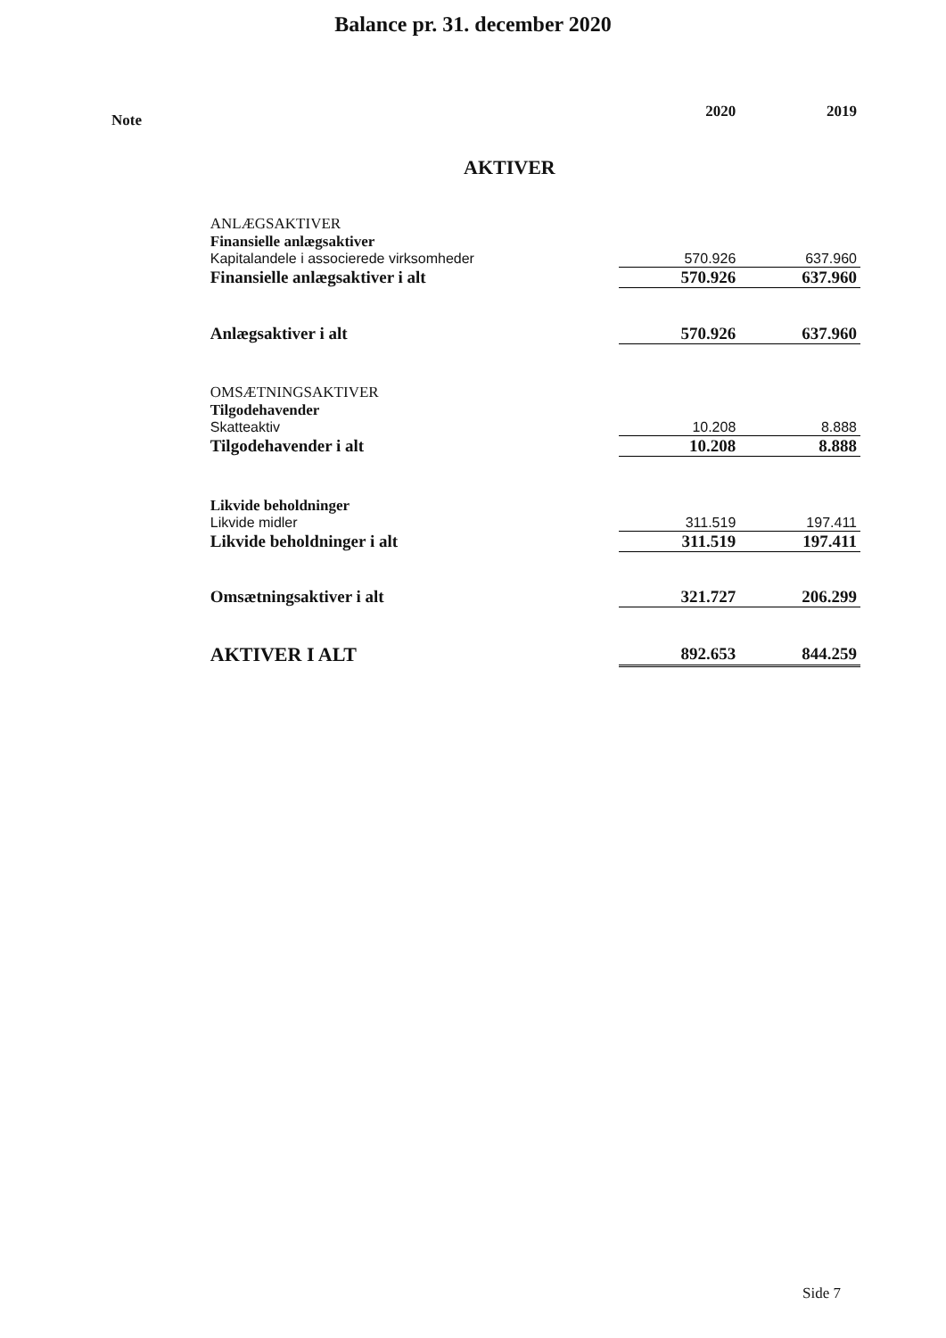Balance pr. 31. december 2020
| Note | | 2020 | 2019 |
| | AKTIVER | | |
| | ANLÆGSAKTIVER | | |
| | Finansielle anlægsaktiver | | |
| | Kapitalandele i associerede virksomheder | 570.926 | 637.960 |
| | Finansielle anlægsaktiver i alt | 570.926 | 637.960 |
| | Anlægsaktiver i alt | 570.926 | 637.960 |
| | OMSÆTNINGSAKTIVER | | |
| | Tilgodehavender | | |
| | Skatteaktiv | 10.208 | 8.888 |
| | Tilgodehavender i alt | 10.208 | 8.888 |
| | Likvide beholdninger | | |
| | Likvide midler | 311.519 | 197.411 |
| | Likvide beholdninger i alt | 311.519 | 197.411 |
| | Omsætningsaktiver i alt | 321.727 | 206.299 |
| | AKTIVER I ALT | 892.653 | 844.259 |
Side 7